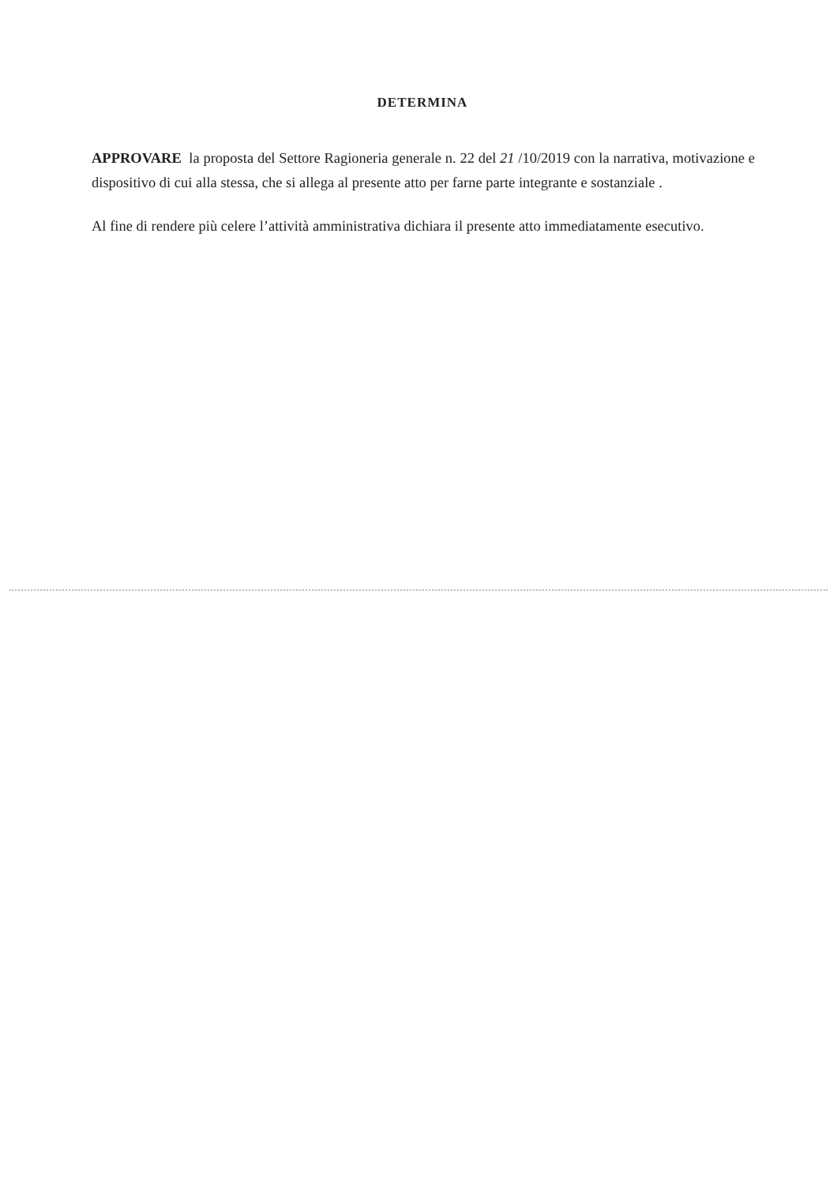DETERMINA
APPROVARE la proposta del Settore Ragioneria generale n. 22 del 21 /10/2019 con la narrativa, motivazione e dispositivo di cui alla stessa, che si allega al presente atto per farne parte integrante e sostanziale .
Al fine di rendere più celere l’attività amministrativa dichiara il presente atto immediatamente esecutivo.